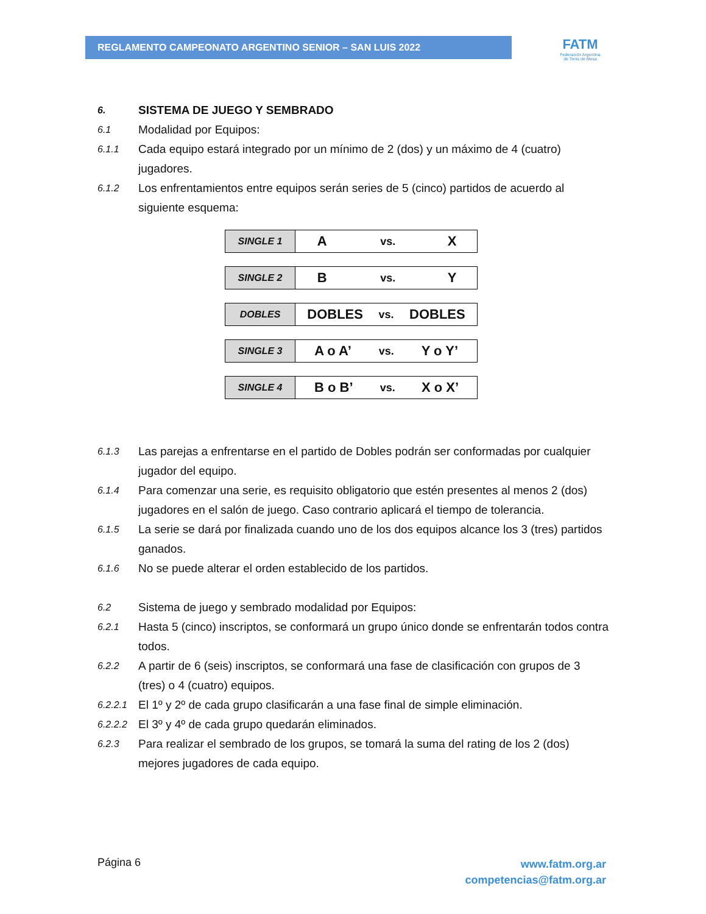REGLAMENTO CAMPEONATO ARGENTINO SENIOR – SAN LUIS 2022
FATM
Federación Argentina
de Tenis de Mesa
6. SISTEMA DE JUEGO Y SEMBRADO
6.1 Modalidad por Equipos:
6.1.1 Cada equipo estará integrado por un mínimo de 2 (dos) y un máximo de 4 (cuatro) jugadores.
6.1.2 Los enfrentamientos entre equipos serán series de 5 (cinco) partidos de acuerdo al siguiente esquema:
| SINGLE 1 | A | vs. | X |
| SINGLE 2 | B | vs. | Y |
| DOBLES | DOBLES | vs. | DOBLES |
| SINGLE 3 | A o A’ | vs. | Y o Y’ |
| SINGLE 4 | B o B’ | vs. | X o X’ |
6.1.3 Las parejas a enfrentarse en el partido de Dobles podrán ser conformadas por cualquier jugador del equipo.
6.1.4 Para comenzar una serie, es requisito obligatorio que estén presentes al menos 2 (dos) jugadores en el salón de juego. Caso contrario aplicará el tiempo de tolerancia.
6.1.5 La serie se dará por finalizada cuando uno de los dos equipos alcance los 3 (tres) partidos ganados.
6.1.6 No se puede alterar el orden establecido de los partidos.
6.2 Sistema de juego y sembrado modalidad por Equipos:
6.2.1 Hasta 5 (cinco) inscriptos, se conformará un grupo único donde se enfrentarán todos contra todos.
6.2.2 A partir de 6 (seis) inscriptos, se conformará una fase de clasificación con grupos de 3 (tres) o 4 (cuatro) equipos.
6.2.2.1 El 1º y 2º de cada grupo clasificarán a una fase final de simple eliminación.
6.2.2.2 El 3º y 4º de cada grupo quedarán eliminados.
6.2.3 Para realizar el sembrado de los grupos, se tomará la suma del rating de los 2 (dos) mejores jugadores de cada equipo.
www.fatm.org.ar
competencias@fatm.org.ar
Página 6